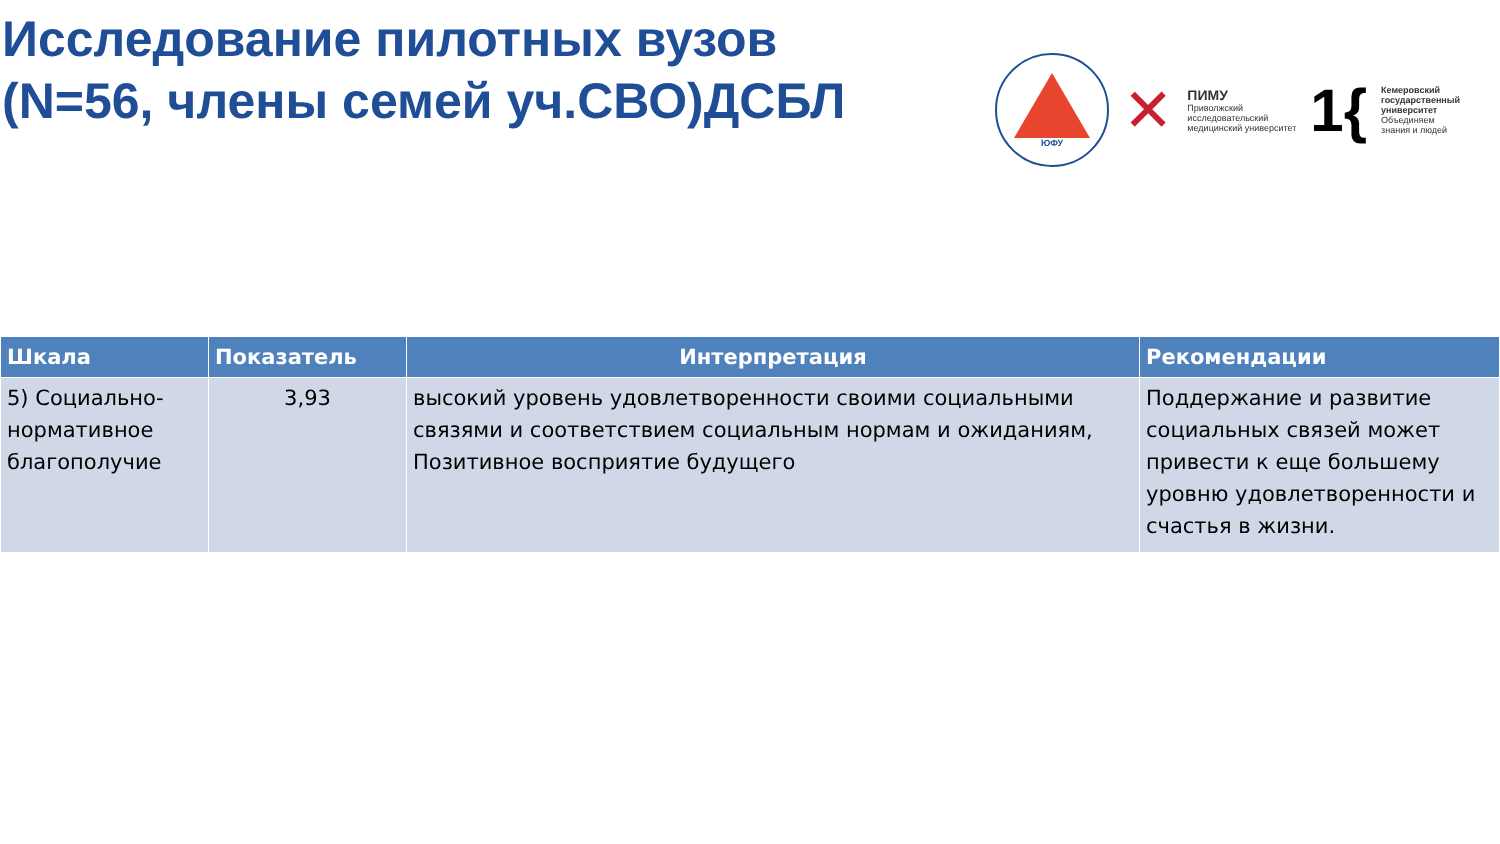Исследование пилотных вузов
(N=56, члены семей уч.СВО)ДСБЛ
ЮФУ
✕
ПИМУ
Приволжский
исследовательский
медицинский университет
1{
Кемеровский
государственный
университет
Объединяем
знания и людей
| Шкала | Показатель | Интерпретация | Рекомендации |
| --- | --- | --- | --- |
| 5) Социально-нормативное благополучие | 3,93 | высокий уровень удовлетворенности своими социальными связями и соответствием социальным нормам и ожиданиям, Позитивное восприятие будущего | Поддержание и развитие социальных связей может привести к еще большему уровню удовлетворенности и счастья в жизни. |